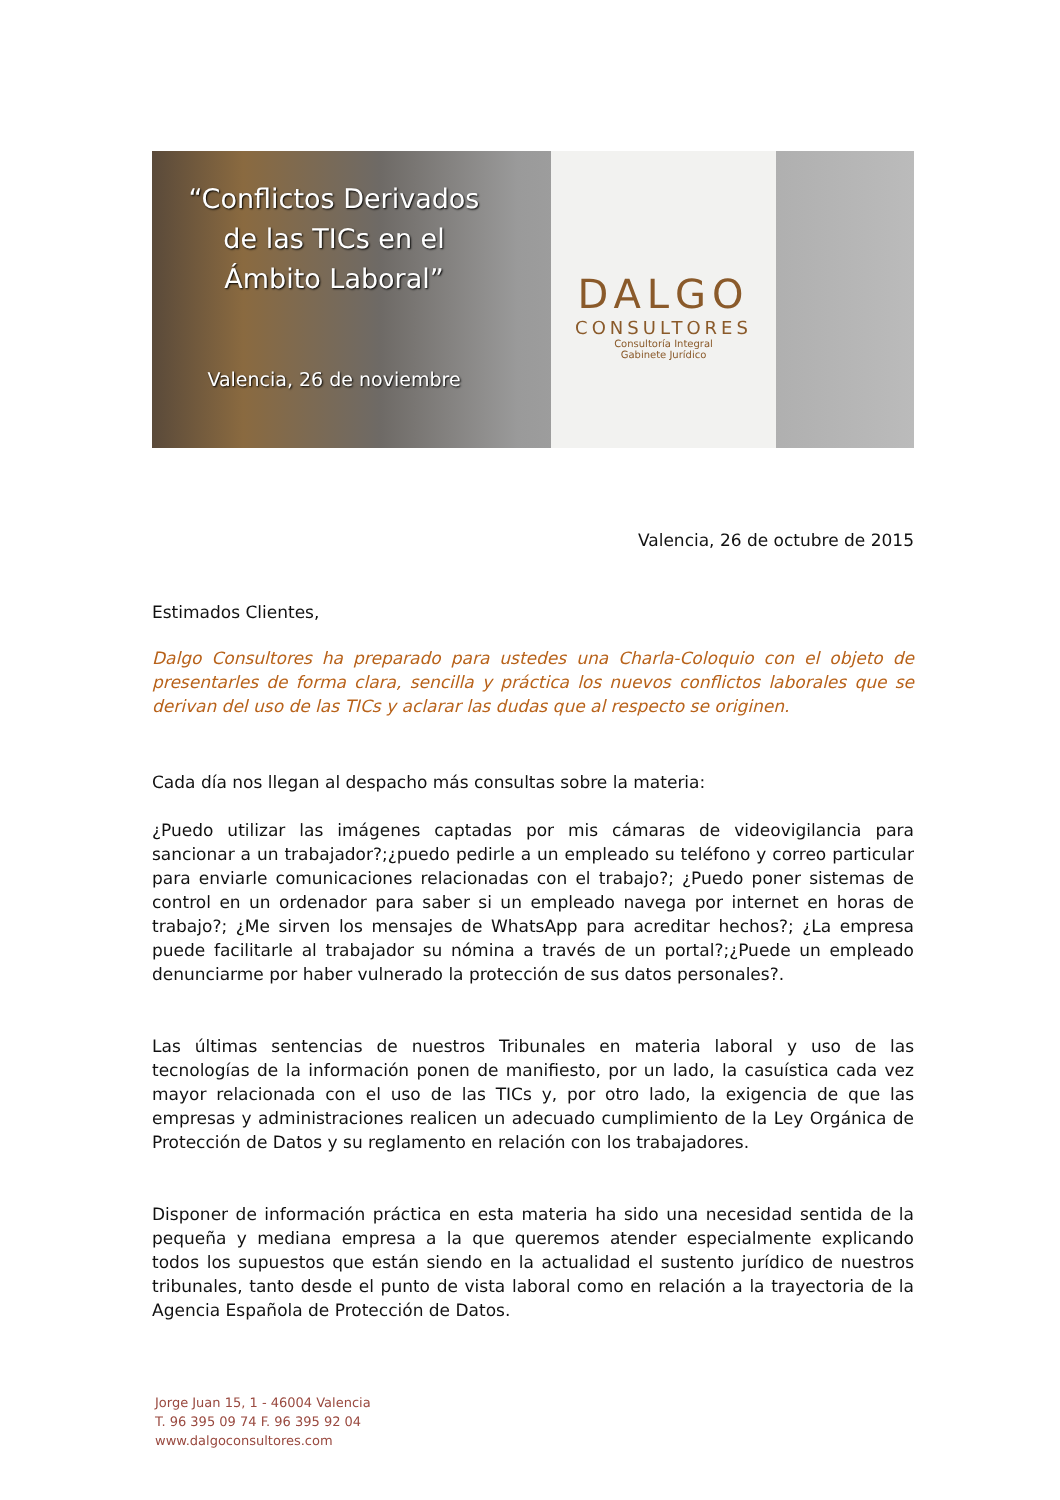“Conflictos Derivados
de las TICs en el
Ámbito Laboral”
Valencia, 26 de noviembre
DALGO
CONSULTORES
Consultoría Integral
Gabinete Jurídico
Valencia, 26 de octubre de 2015
Estimados Clientes,
Dalgo Consultores ha preparado para ustedes una Charla-Coloquio con el objeto de presentarles de forma clara, sencilla y práctica los nuevos conflictos laborales que se derivan del uso de las TICs y aclarar las dudas que al respecto se originen.
Cada día nos llegan al despacho más consultas sobre la materia:
¿Puedo utilizar las imágenes captadas por mis cámaras de videovigilancia para sancionar a un trabajador?;¿puedo pedirle a un empleado su teléfono y correo particular para enviarle comunicaciones relacionadas con el trabajo?; ¿Puedo poner sistemas de control en un ordenador para saber si un empleado navega por internet en horas de trabajo?; ¿Me sirven los mensajes de WhatsApp para acreditar hechos?; ¿La empresa puede facilitarle al trabajador su nómina a través de un portal?;¿Puede un empleado denunciarme por haber vulnerado la protección de sus datos personales?.
Las últimas sentencias de nuestros Tribunales en materia laboral y uso de las tecnologías de la información ponen de manifiesto, por un lado, la casuística cada vez mayor relacionada con el uso de las TICs y, por otro lado, la exigencia de que las empresas y administraciones realicen un adecuado cumplimiento de la Ley Orgánica de Protección de Datos y su reglamento en relación con los trabajadores.
Disponer de información práctica en esta materia ha sido una necesidad sentida de la pequeña y mediana empresa a la que queremos atender especialmente explicando todos los supuestos que están siendo en la actualidad el sustento jurídico de nuestros tribunales, tanto desde el punto de vista laboral como en relación a la trayectoria de la Agencia Española de Protección de Datos.
Jorge Juan 15, 1 - 46004 Valencia
T. 96 395 09 74 F. 96 395 92 04
www.dalgoconsultores.com